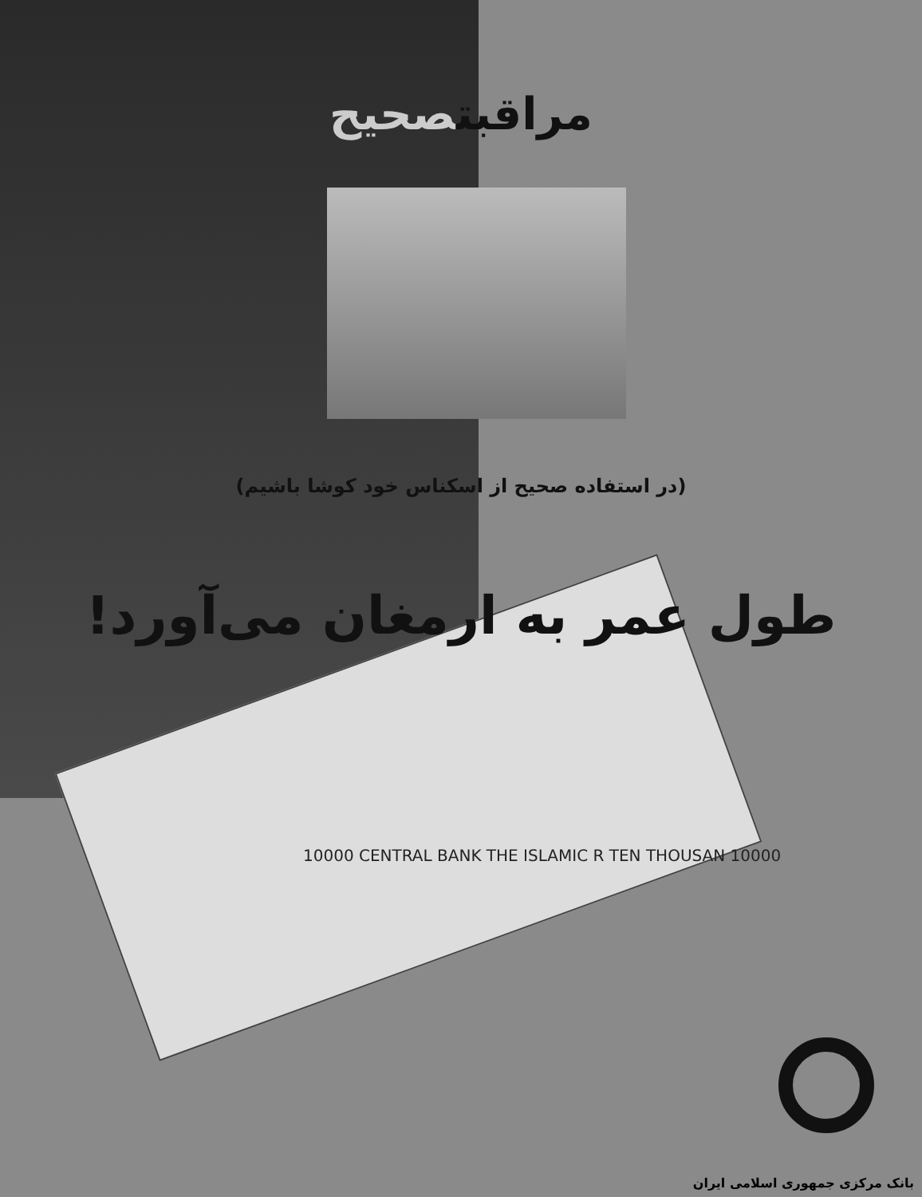مراقبتصحیح
(در استفاده صحیح از اسکناس خود کوشا باشیم)
طول عمر به ارمغان می‌آورد!
10000 CENTRAL BANK THE ISLAMIC R TEN THOUSAN 10000
بانک مرکزی جمهوری اسلامی ایران